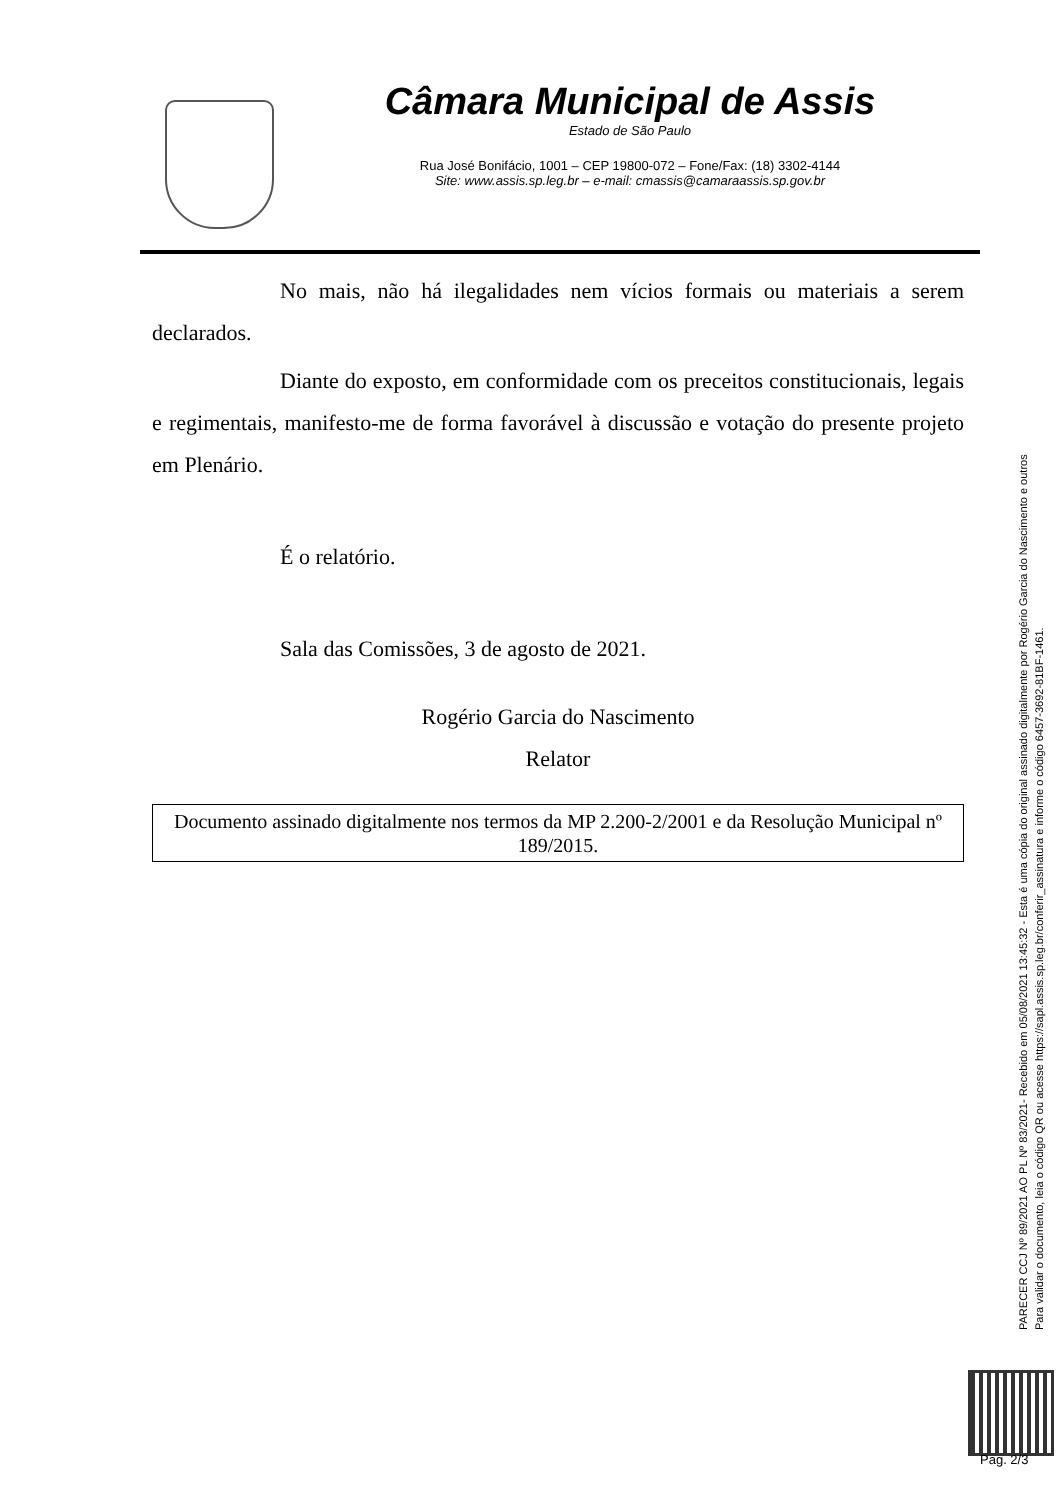Câmara Municipal de Assis
Estado de São Paulo
Rua José Bonifácio, 1001 – CEP 19800-072 – Fone/Fax: (18) 3302-4144
Site: www.assis.sp.leg.br – e-mail: cmassis@camaraassis.sp.gov.br
No mais, não há ilegalidades nem vícios formais ou materiais a serem declarados.
Diante do exposto, em conformidade com os preceitos constitucionais, legais e regimentais, manifesto-me de forma favorável à discussão e votação do presente projeto em Plenário.
É o relatório.
Sala das Comissões, 3 de agosto de 2021.
Rogério Garcia do Nascimento
Relator
Documento assinado digitalmente nos termos da MP 2.200-2/2001 e da Resolução Municipal nº 189/2015.
PARECER CCJ Nº 89/2021 AO PL Nº 83/2021- Recebido em 05/08/2021 13:45:32 - Esta é uma cópia do original assinado digitalmente por Rogério Garcia do Nascimento e outros
Para validar o documento, leia o código QR ou acesse https://sapl.assis.sp.leg.br/conferir_assinatura e informe o código 6457-3692-81BF-1461.
Pag. 2/3